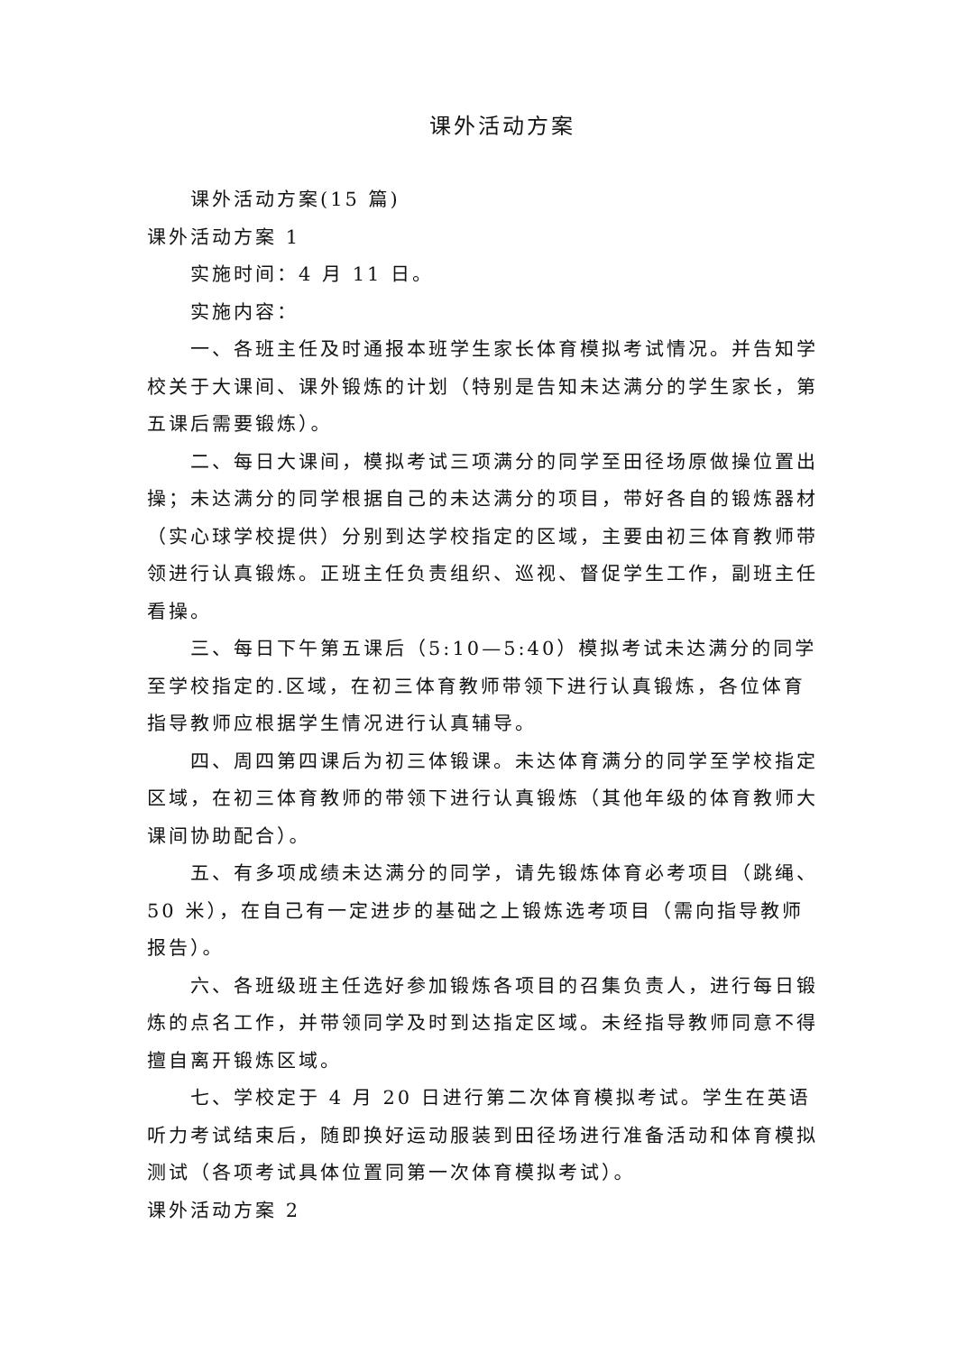课外活动方案
课外活动方案(15 篇)
课外活动方案 1
实施时间：4 月 11 日。
实施内容：
一、各班主任及时通报本班学生家长体育模拟考试情况。并告知学校关于大课间、课外锻炼的计划（特别是告知未达满分的学生家长，第五课后需要锻炼）。
二、每日大课间，模拟考试三项满分的同学至田径场原做操位置出操；未达满分的同学根据自己的未达满分的项目，带好各自的锻炼器材（实心球学校提供）分别到达学校指定的区域，主要由初三体育教师带领进行认真锻炼。正班主任负责组织、巡视、督促学生工作，副班主任看操。
三、每日下午第五课后（5:10—5:40）模拟考试未达满分的同学至学校指定的.区域，在初三体育教师带领下进行认真锻炼，各位体育指导教师应根据学生情况进行认真辅导。
四、周四第四课后为初三体锻课。未达体育满分的同学至学校指定区域，在初三体育教师的带领下进行认真锻炼（其他年级的体育教师大课间协助配合）。
五、有多项成绩未达满分的同学，请先锻炼体育必考项目（跳绳、50 米），在自己有一定进步的基础之上锻炼选考项目（需向指导教师报告）。
六、各班级班主任选好参加锻炼各项目的召集负责人，进行每日锻炼的点名工作，并带领同学及时到达指定区域。未经指导教师同意不得擅自离开锻炼区域。
七、学校定于 4 月 20 日进行第二次体育模拟考试。学生在英语听力考试结束后，随即换好运动服装到田径场进行准备活动和体育模拟测试（各项考试具体位置同第一次体育模拟考试）。
课外活动方案 2